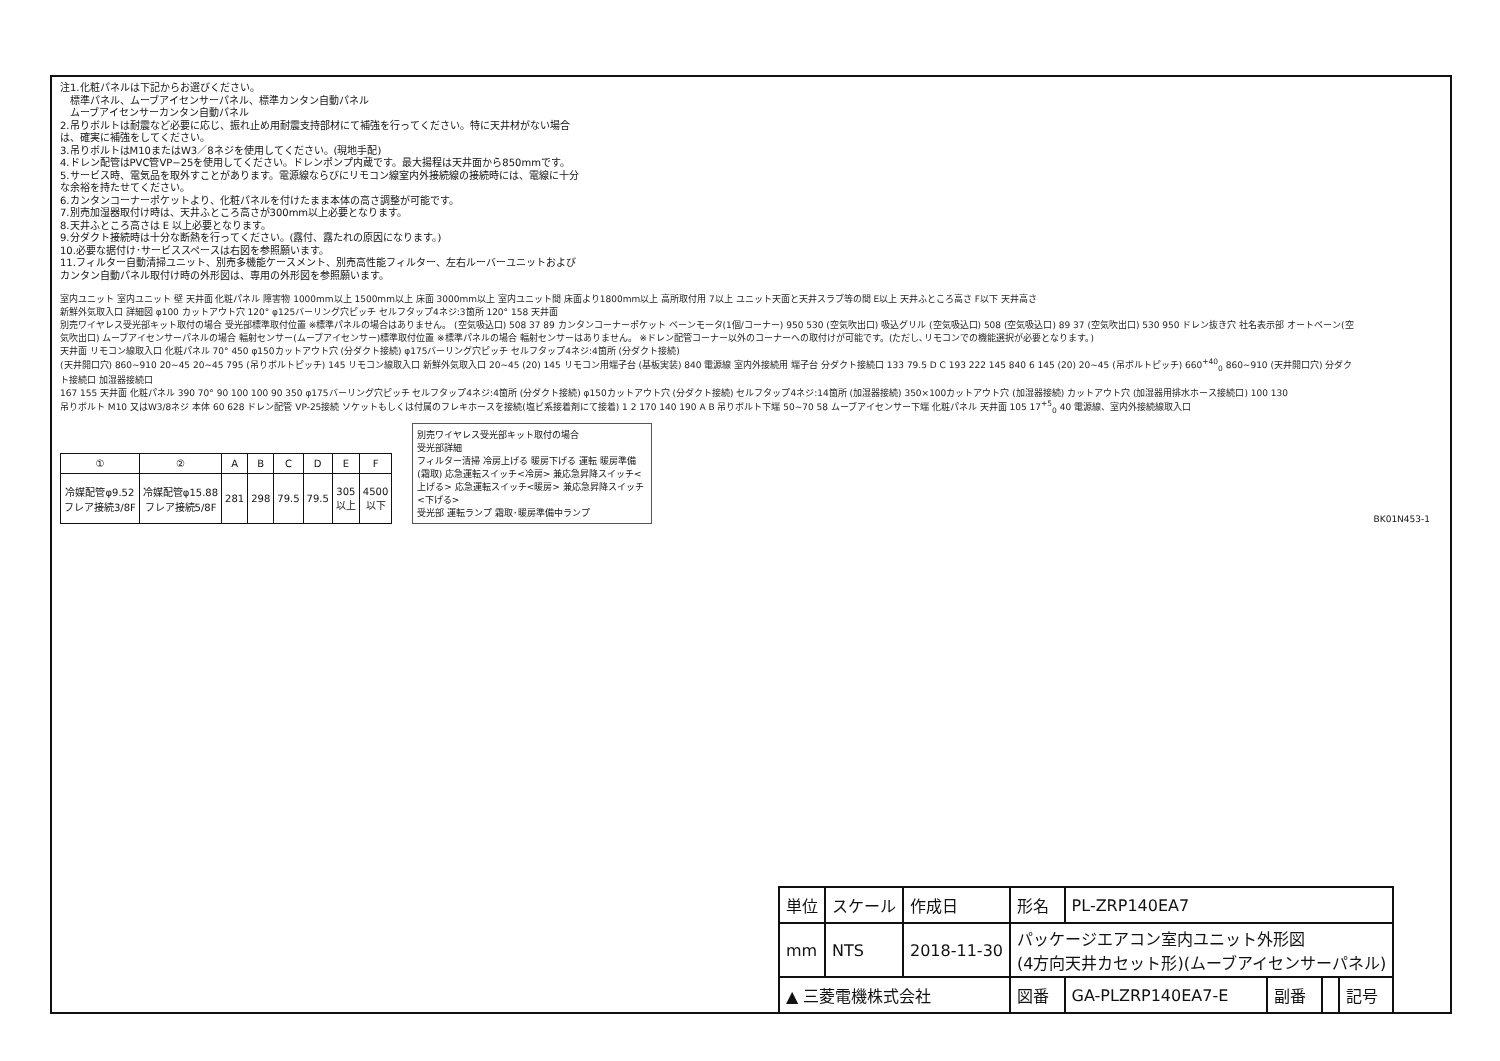注1.化粧パネルは下記からお選びください。
　標準パネル、ムーブアイセンサーパネル、標準カンタン自動パネル
　ムーブアイセンサーカンタン自動パネル
2.吊りボルトは耐震など必要に応じ、振れ止め用耐震支持部材にて補強を行ってください。特に天井材がない場合は、確実に補強をしてください。
3.吊りボルトはM10またはW3／8ネジを使用してください。(現地手配)
4.ドレン配管はPVC管VP−25を使用してください。ドレンポンプ内蔵です。最大揚程は天井面から850mmです。
5.サービス時、電気品を取外すことがあります。電源線ならびにリモコン線室内外接続線の接続時には、電線に十分な余裕を持たせてください。
6.カンタンコーナーポケットより、化粧パネルを付けたまま本体の高さ調整が可能です。
7.別売加湿器取付け時は、天井ふところ高さが300mm以上必要となります。
8.天井ふところ高さは E 以上必要となります。
9.分ダクト接続時は十分な断熱を行ってください。(露付、露たれの原因になります。)
10.必要な据付け･サービススペースは右図を参照願います。
11.フィルター自動清掃ユニット、別売多機能ケースメント、別売高性能フィルター、左右ルーバーユニットおよびカンタン自動パネル取付け時の外形図は、専用の外形図を参照願います。
室内ユニット 室内ユニット 壁 天井面 化粧パネル 障害物 1000mm以上 1500mm以上 床面 3000mm以上 室内ユニット間 床面より1800mm以上 高所取付用 7以上 ユニット天面と天井スラブ等の間 E以上 天井ふところ高さ F以下 天井高さ
新鮮外気取入口 詳細図 φ100 カットアウト穴 120° φ125バーリング穴ピッチ セルフタップ4ネジ:3箇所 120° 158 天井面
別売ワイヤレス受光部キット取付の場合 受光部標準取付位置 ※標準パネルの場合はありません。 (空気吸込口) 508 37 89 カンタンコーナーポケット ベーンモータ(1個/コーナー) 950 530 (空気吹出口) 吸込グリル (空気吸込口) 508 (空気吸込口) 89 37 (空気吹出口) 530 950 ドレン抜き穴 社名表示部 オートベーン(空気吹出口) ムーブアイセンサーパネルの場合 輻射センサー(ムーブアイセンサー)標準取付位置 ※標準パネルの場合 輻射センサーはありません。 ※ドレン配管コーナー以外のコーナーへの取付けが可能です。(ただし､リモコンでの機能選択が必要となります。)
天井面 リモコン線取入口 化粧パネル 70° 450 φ150カットアウト穴 (分ダクト接続) φ175バーリング穴ピッチ セルフタップ4ネジ:4箇所 (分ダクト接続)
(天井開口穴) 860~910 20~45 20~45 795 (吊りボルトピッチ) 145 リモコン線取入口 新鮮外気取入口 20~45 (20) 145 リモコン用端子台 (基板実装) 840 電源線 室内外接続用 端子台 分ダクト接続口 133 79.5 D C 193 222 145 840 6 145 (20) 20~45 (吊ボルトピッチ) 660<sup>+40</sup><sub>0</sub> 860~910 (天井開口穴) 分ダクト接続口 加湿器接続口
167 155 天井面 化粧パネル 390 70° 90 100 100 90 350 φ175バーリング穴ピッチ セルフタップ4ネジ:4箇所 (分ダクト接続) φ150カットアウト穴 (分ダクト接続) セルフタップ4ネジ:14箇所 (加湿器接続) 350×100カットアウト穴 (加湿器接続) カットアウト穴 (加湿器用排水ホース接続口) 100 130
吊りボルト M10 又はW3/8ネジ 本体 60 628 ドレン配管 VP-25接続 ソケットもしくは付属のフレキホースを接続(塩ビ系接着剤にて接着) 1 2 170 140 190 A B 吊りボルト下端 50~70 58 ムーブアイセンサー下端 化粧パネル 天井面 105 17<sup>+5</sup><sub>0</sub> 40 電源線、室内外接続線取入口
| ① | ② | A | B | C | D | E | F |
| --- | --- | --- | --- | --- | --- | --- | --- |
| 冷媒配管φ9.52 フレア接続3/8F | 冷媒配管φ15.88 フレア接続5/8F | 281 | 298 | 79.5 | 79.5 | 305 以上 | 4500 以下 |
別売ワイヤレス受光部キット取付の場合
受光部詳細
フィルター清掃 冷房上げる 暖房下げる 運転 暖房準備 (霜取) 応急運転スイッチ<冷房> 兼応急昇降スイッチ<上げる> 応急運転スイッチ<暖房> 兼応急昇降スイッチ<下げる>
受光部 運転ランプ 霜取･暖房準備中ランプ
BK01N453-1
| 単位 | スケール | 作成日 | 形名 | PL-ZRP140EA7 | | | |
| mm | NTS | 2018-11-30 | パッケージエアコン室内ユニット外形図 (4方向天井カセット形)(ムーブアイセンサーパネル) | | | | |
| ▲ 三菱電機株式会社 | | | 図番 | GA-PLZRP140EA7-E | 副番 | | 記号 |